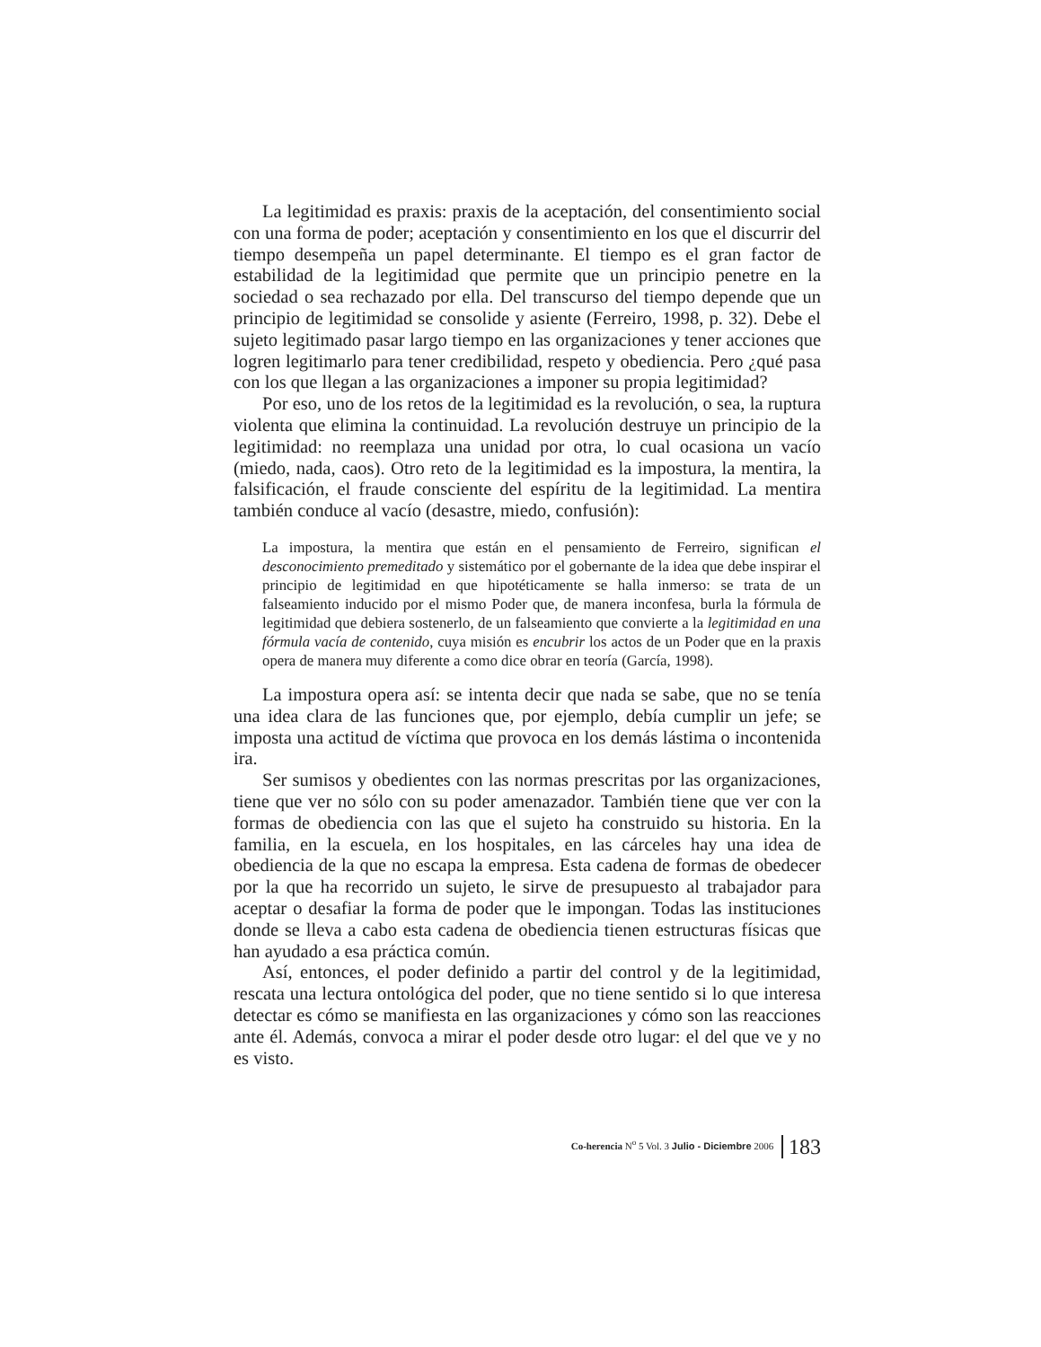La legitimidad es praxis: praxis de la aceptación, del consentimiento social con una forma de poder; aceptación y consentimiento en los que el discurrir del tiempo desempeña un papel determinante. El tiempo es el gran factor de estabilidad de la legitimidad que permite que un principio penetre en la sociedad o sea rechazado por ella. Del transcurso del tiempo depende que un principio de legitimidad se consolide y asiente (Ferreiro, 1998, p. 32). Debe el sujeto legitimado pasar largo tiempo en las organizaciones y tener acciones que logren legitimarlo para tener credibilidad, respeto y obediencia. Pero ¿qué pasa con los que llegan a las organizaciones a imponer su propia legitimidad?
Por eso, uno de los retos de la legitimidad es la revolución, o sea, la ruptura violenta que elimina la continuidad. La revolución destruye un principio de la legitimidad: no reemplaza una unidad por otra, lo cual ocasiona un vacío (miedo, nada, caos). Otro reto de la legitimidad es la impostura, la mentira, la falsificación, el fraude consciente del espíritu de la legitimidad. La mentira también conduce al vacío (desastre, miedo, confusión):
La impostura, la mentira que están en el pensamiento de Ferreiro, significan el desconocimiento premeditado y sistemático por el gobernante de la idea que debe inspirar el principio de legitimidad en que hipotéticamente se halla inmerso: se trata de un falseamiento inducido por el mismo Poder que, de manera inconfesa, burla la fórmula de legitimidad que debiera sostenerlo, de un falseamiento que convierte a la legitimidad en una fórmula vacía de contenido, cuya misión es encubrir los actos de un Poder que en la praxis opera de manera muy diferente a como dice obrar en teoría (García, 1998).
La impostura opera así: se intenta decir que nada se sabe, que no se tenía una idea clara de las funciones que, por ejemplo, debía cumplir un jefe; se imposta una actitud de víctima que provoca en los demás lástima o incontenida ira.
Ser sumisos y obedientes con las normas prescritas por las organizaciones, tiene que ver no sólo con su poder amenazador. También tiene que ver con la formas de obediencia con las que el sujeto ha construido su historia. En la familia, en la escuela, en los hospitales, en las cárceles hay una idea de obediencia de la que no escapa la empresa. Esta cadena de formas de obedecer por la que ha recorrido un sujeto, le sirve de presupuesto al trabajador para aceptar o desafiar la forma de poder que le impongan. Todas las instituciones donde se lleva a cabo esta cadena de obediencia tienen estructuras físicas que han ayudado a esa práctica común.
Así, entonces, el poder definido a partir del control y de la legitimidad, rescata una lectura ontológica del poder, que no tiene sentido si lo que interesa detectar es cómo se manifiesta en las organizaciones y cómo son las reacciones ante él. Además, convoca a mirar el poder desde otro lugar: el del que ve y no es visto.
Co-herencia N<sup>o</sup> 5 Vol. 3 Julio - Diciembre 2006 183